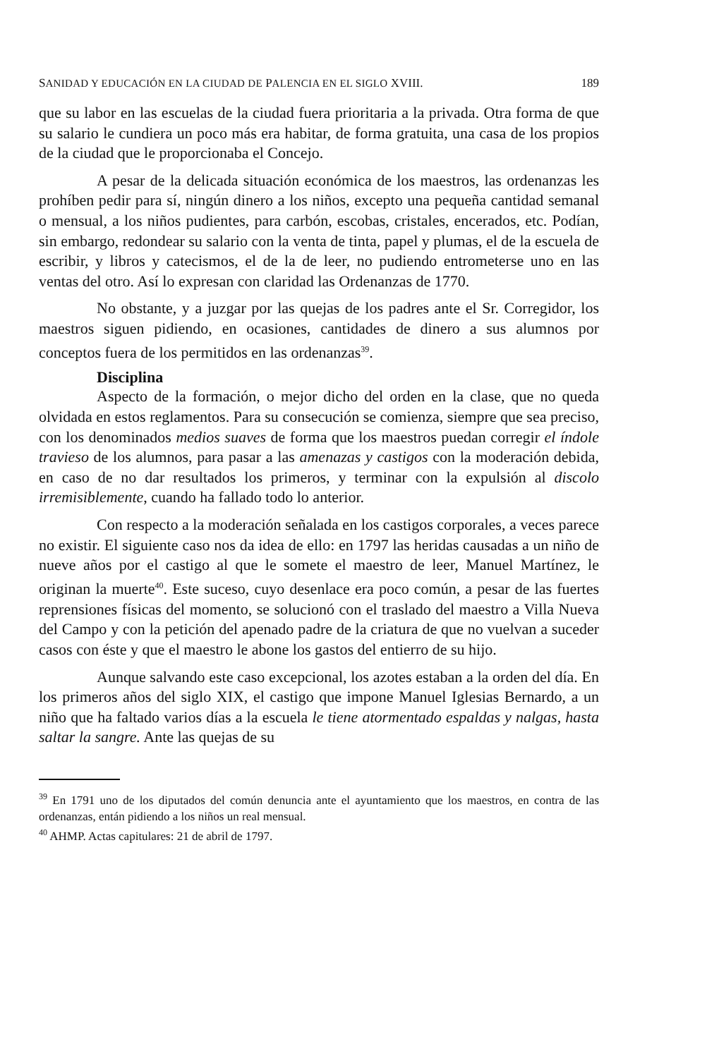SANIDAD Y EDUCACIÓN EN LA CIUDAD DE PALENCIA EN EL SIGLO XVIII. 189
que su labor en las escuelas de la ciudad fuera prioritaria a la privada. Otra forma de que su salario le cundiera un poco más era habitar, de forma gratuita, una casa de los propios de la ciudad que le proporcionaba el Concejo.
A pesar de la delicada situación económica de los maestros, las ordenanzas les prohíben pedir para sí, ningún dinero a los niños, excepto una pequeña cantidad semanal o mensual, a los niños pudientes, para carbón, escobas, cristales, encerados, etc. Podían, sin embargo, redondear su salario con la venta de tinta, papel y plumas, el de la escuela de escribir, y libros y catecismos, el de la de leer, no pudiendo entrometerse uno en las ventas del otro. Así lo expresan con claridad las Ordenanzas de 1770.
No obstante, y a juzgar por las quejas de los padres ante el Sr. Corregidor, los maestros siguen pidiendo, en ocasiones, cantidades de dinero a sus alumnos por conceptos fuera de los permitidos en las ordenanzas<sup>39</sup>.
Disciplina
Aspecto de la formación, o mejor dicho del orden en la clase, que no queda olvidada en estos reglamentos. Para su consecución se comienza, siempre que sea preciso, con los denominados medios suaves de forma que los maestros puedan corregir el índole travieso de los alumnos, para pasar a las amenazas y castigos con la moderación debida, en caso de no dar resultados los primeros, y terminar con la expulsión al discolo irremisiblemente, cuando ha fallado todo lo anterior.
Con respecto a la moderación señalada en los castigos corporales, a veces parece no existir. El siguiente caso nos da idea de ello: en 1797 las heridas causadas a un niño de nueve años por el castigo al que le somete el maestro de leer, Manuel Martínez, le originan la muerte<sup>40</sup>. Este suceso, cuyo desenlace era poco común, a pesar de las fuertes reprensiones físicas del momento, se solucionó con el traslado del maestro a Villa Nueva del Campo y con la petición del apenado padre de la criatura de que no vuelvan a suceder casos con éste y que el maestro le abone los gastos del entierro de su hijo.
Aunque salvando este caso excepcional, los azotes estaban a la orden del día. En los primeros años del siglo XIX, el castigo que impone Manuel Iglesias Bernardo, a un niño que ha faltado varios días a la escuela le tiene atormentado espaldas y nalgas, hasta saltar la sangre. Ante las quejas de su
<sup>39</sup> En 1791 uno de los diputados del común denuncia ante el ayuntamiento que los maestros, en contra de las ordenanzas, entán pidiendo a los niños un real mensual.
<sup>40</sup> AHMP. Actas capitulares: 21 de abril de 1797.